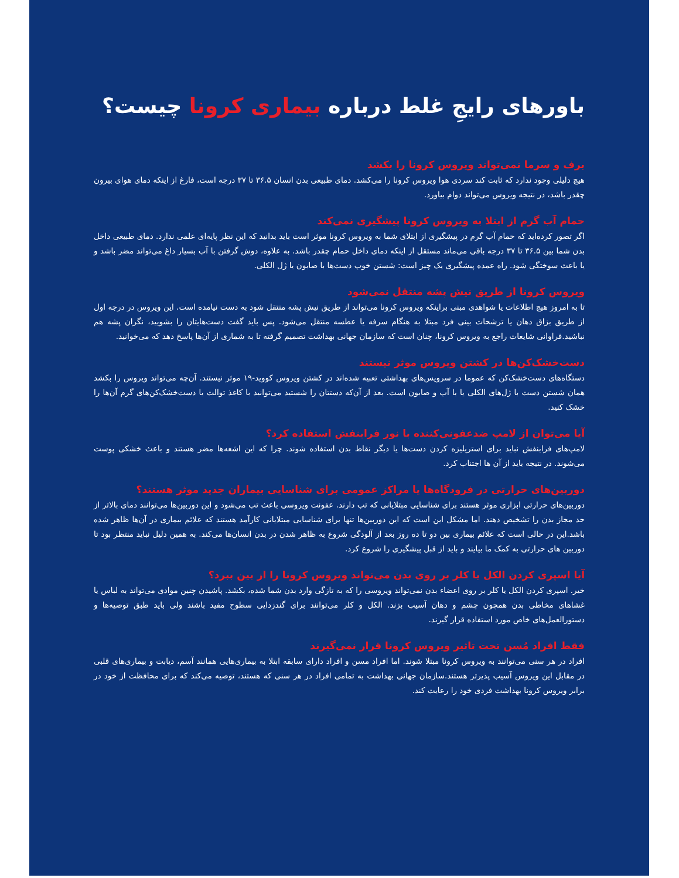باورهای رایجِ غلط درباره بیماری کرونا چیست؟
برف و سرما نمی‌تواند ویروس کرونا را بکشد
هیچ دلیلی وجود ندارد که ثابت کند سردی هوا ویروس کرونا را می‌کشد. دمای طبیعی بدن انسان ۳۶.۵ تا ۳۷ درجه است، فارغ از اینکه دمای هوای بیرون چقدر باشد، در نتیجه ویروس می‌تواند دوام بیاورد.
حمام آب گرم از ابتلا به ویروس کرونا پیشگیری نمی‌کند
اگر تصور کرده‌اید که حمام آب گرم در پیشگیری از ابتلای شما به ویروس کرونا موثر است باید بدانید که این نظر پایه‌ای علمی ندارد. دمای طبیعی داخل بدن شما بین ۳۶.۵ تا ۳۷ درجه باقی می‌ماند مستقل از اینکه دمای داخل حمام چقدر باشد. به علاوه، دوش گرفتن با آب بسیار داغ می‌تواند مضر باشد و یا باعث سوختگی شود. راه عمده پیشگیری یک چیز است: شستن خوب دست‌ها با صابون یا ژل الکلی.
ویروس کرونا از طریق نیش پشه منتقل نمی‌شود
تا به امروز هیچ اطلاعات یا شواهدی مبنی براینکه ویروس کرونا می‌تواند از طریق نیش پشه منتقل شود به دست نیامده است. این ویروس در درجه اول از طریق بزاق دهان یا ترشحات بینی فرد مبتلا به هنگام سرفه یا عطسه منتقل می‌شود. پس باید گفت دست‌هایتان را بشویید، نگران پشه هم نباشید.فراوانی شایعات راجع به ویروس کرونا، چنان است که سازمان جهانی بهداشت تصمیم گرفته تا به شماری از آن‌ها پاسخ دهد که می‌خوانید.
دست‌خشک‌کن‌ها در کشتن ویروس موثر نیستند
دستگاه‌های دست‌خشک‌کن که عموما در سرویس‌های بهداشتی تعبیه شده‌اند در کشتن ویروس کووید-۱۹ موثر نیستند. آن‌چه می‌تواند ویروس را بکشد همان شستن دست با ژل‌های الکلی یا با آب و صابون است. بعد از آن‌که دستتان را شستید می‌توانید با کاغذ توالت یا دست‌خشک‌کن‌های گرم آن‌ها را خشک کنید.
آیا می‌توان از لامپ ضدعفونی‌کننده با نور فرابنفش استفاده کرد؟
لامپ‌های فرابنفش نباید برای استریلیزه کردن دست‌ها یا دیگر نقاط بدن استفاده شوند. چرا که این اشعه‌ها مضر هستند و باعث خشکی پوست می‌شوند. در نتیجه باید از آن ها اجتناب کرد.
دوربین‌های حرارتی در فرودگاه‌ها یا مراکز عمومی برای شناسایی بیماران جدید موثر هستند؟
دوربین‌های حرارتی ابزاری موثر هستند برای شناسایی مبتلایانی که تب دارند. عفونت ویروسی باعث تب می‌شود و این دوربین‌ها می‌توانند دمای بالاتر از حد مجاز بدن را تشخیص دهند. اما مشکل این است که این دوربین‌ها تنها برای شناسایی مبتلایانی کارآمد هستند که علائم بیماری در آن‌ها ظاهر شده باشد.این در حالی است که علائم بیماری بین دو تا ده روز بعد از آلودگی شروع به ظاهر شدن در بدن انسان‌ها می‌کند. به همین دلیل نباید منتظر بود تا دوربین های حرارتی به کمک ما بیایند و باید از قبل پیشگیری را شروع کرد.
آیا اسپری کردن الکل یا کلر بر روی بدن می‌تواند ویروس کرونا را از بین ببرد؟
خیر. اسپری کردن الکل یا کلر بر روی اعضاء بدن نمی‌تواند ویروسی را که به تازگی وارد بدن شما شده، بکشد. پاشیدن چنین موادی می‌تواند به لباس یا غشاهای مخاطی بدن همچون چشم و دهان آسیب بزند. الکل و کلر می‌توانند برای گندزدایی سطوح مفید باشند ولی باید طبق توصیه‌ها و دستورالعمل‌های خاص مورد استفاده قرار گیرند.
فقط افراد مُسن تحت تاثیر ویروس کرونا قرار نمی‌گیرند
افراد در هر سنی می‌توانند به ویروس کرونا مبتلا شوند. اما افراد مسن و افراد دارای سابقه ابتلا به بیماری‌هایی همانند آسم، دیابت و بیماری‌های قلبی در مقابل این ویروس آسیب پذیرتر هستند.سازمان جهانی بهداشت به تمامی افراد در هر سنی که هستند، توصیه می‌کند که برای محافظت از خود در برابر ویروس کرونا بهداشت فردی خود را رعایت کند.